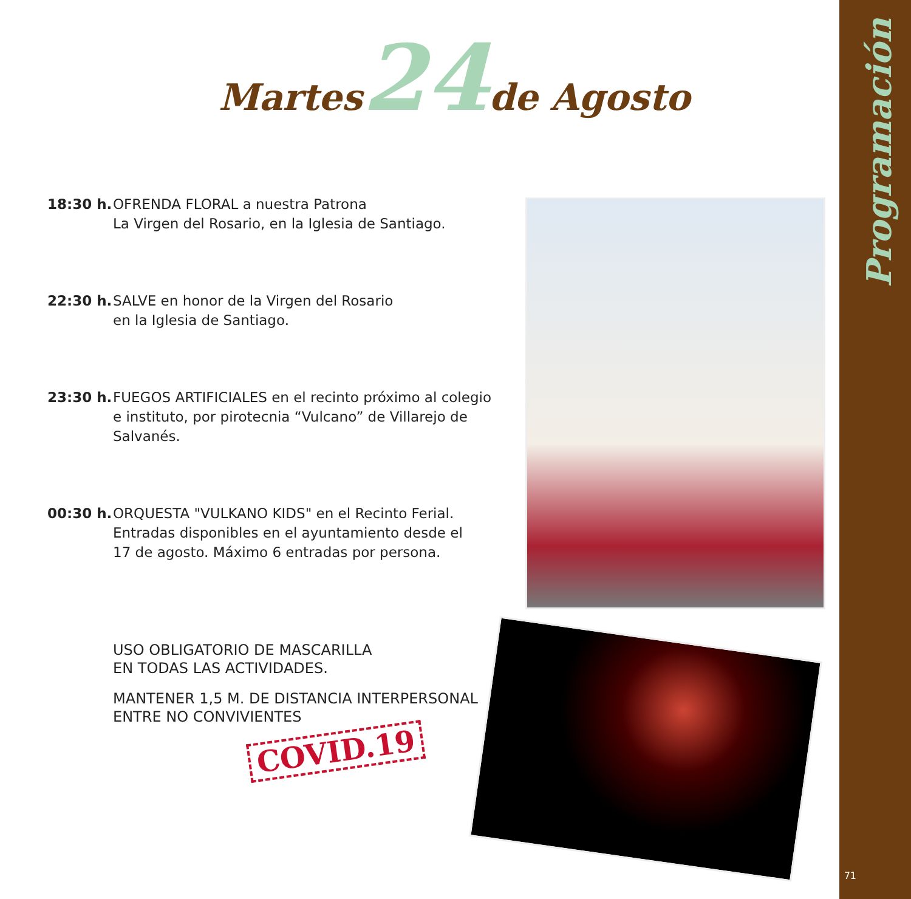Programación
Martes 24 de Agosto
18:30 h.
OFRENDA FLORAL a nuestra Patrona
La Virgen del Rosario, en la Iglesia de Santiago.
22:30 h.
SALVE en honor de la Virgen del Rosario
en la Iglesia de Santiago.
23:30 h.
FUEGOS ARTIFICIALES en el recinto próximo al colegio e instituto, por pirotecnia “Vulcano” de Villarejo de Salvanés.
00:30 h.
ORQUESTA "VULKANO KIDS" en el Recinto Ferial.
Entradas disponibles en el ayuntamiento desde el
17 de agosto. Máximo 6 entradas por persona.
USO OBLIGATORIO DE MASCARILLA
EN TODAS LAS ACTIVIDADES.
MANTENER 1,5 M. DE DISTANCIA INTERPERSONAL
ENTRE NO CONVIVIENTES
COVID.19
71